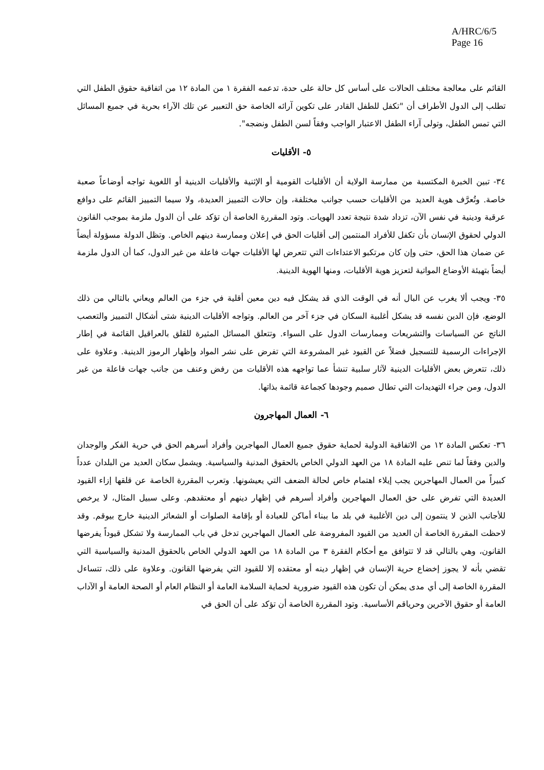A/HRC/6/5
Page 16
القائم على معالجة مختلف الحالات على أساس كل حالة على حدة، تدعمه الفقرة ١ من المادة ١٢ من اتفاقية حقوق الطفل التي تطلب إلى الدول الأطراف أن "تكفل للطفل القادر على تكوين آرائه الخاصة حق التعبير عن تلك الآراء بحرية في جميع المسائل التي تمس الطفل، وتولى آراء الطفل الاعتبار الواجب وفقاً لسن الطفل ونضجه".
٥- الأقليات
٣٤- تبين الخبرة المكتسبة من ممارسة الولاية أن الأقليات القومية أو الإثنية والأقليات الدينية أو اللغوية تواجه أوضاعاً صعبة خاصة. وتُعرَّف هوية العديد من الأقليات حسب جوانب مختلفة، وإن حالات التمييز العديدة، ولا سيما التمييز القائم على دوافع عرقية ودينية في نفس الآن، تزداد شدة نتيجة تعدد الهويات. وتود المقررة الخاصة أن تؤكد على أن الدول ملزمة بموجب القانون الدولي لحقوق الإنسان بأن تكفل للأفراد المنتمين إلى أقليات الحق في إعلان وممارسة دينهم الخاص. وتظل الدولة مسؤولة أيضاً عن ضمان هذا الحق، حتى وإن كان مرتكبو الاعتداءات التي تتعرض لها الأقليات جهات فاعلة من غير الدول، كما أن الدول ملزمة أيضاً بتهيئة الأوضاع المواتية لتعزيز هوية الأقليات، ومنها الهوية الدينية.
٣٥- ويجب ألا يغرب عن البال أنه في الوقت الذي قد يشكل فيه دين معين أقلية في جزء من العالم ويعاني بالتالي من ذلك الوضع، فإن الدين نفسه قد يشكل أغلبية السكان في جزء آخر من العالم. وتواجه الأقليات الدينية شتى أشكال التمييز والتعصب الناتج عن السياسات والتشريعات وممارسات الدول على السواء. وتتعلق المسائل المثيرة للقلق بالعراقيل القائمة في إطار الإجراءات الرسمية للتسجيل فضلاً عن القيود غير المشروعة التي تفرض على نشر المواد وإظهار الرموز الدينية. وعلاوة على ذلك، تتعرض بعض الأقليات الدينية لآثار سلبية تنشأ عما تواجهه هذه الأقليات من رفض وعنف من جانب جهات فاعلة من غير الدول، ومن جراء التهديدات التي تطال صميم وجودها كجماعة قائمة بذاتها.
٦- العمال المهاجرون
٣٦- تعكس المادة ١٢ من الاتفاقية الدولية لحماية حقوق جميع العمال المهاجرين وأفراد أسرهم الحق في حرية الفكر والوجدان والدين وفقاً لما تنص عليه المادة ١٨ من العهد الدولي الخاص بالحقوق المدنية والسياسية. ويشمل سكان العديد من البلدان عدداً كبيراً من العمال المهاجرين يجب إيلاء اهتمام خاص لحالة الضعف التي يعيشونها. وتعرب المقررة الخاصة عن قلقها إزاء القيود العديدة التي تفرض على حق العمال المهاجرين وأفراد أسرهم في إظهار دينهم أو معتقدهم. وعلى سبيل المثال، لا يرخص للأجانب الذين لا ينتمون إلى دين الأغلبية في بلد ما ببناء أماكن للعبادة أو بإقامة الصلوات أو الشعائر الدينية خارج بيوقم. وقد لاحظت المقررة الخاصة أن العديد من القيود المفروضة على العمال المهاجرين تدخل في باب الممارسة ولا تشكل قيوداً يفرضها القانون، وهي بالتالي قد لا تتوافق مع أحكام الفقرة ٣ من المادة ١٨ من العهد الدولي الخاص بالحقوق المدنية والسياسية التي تقضي بأنه لا يجوز إخضاع حرية الإنسان في إظهار دينه أو معتقده إلا للقيود التي يفرضها القانون. وعلاوة على ذلك، تتساءل المقررة الخاصة إلى أي مدى يمكن أن تكون هذه القيود ضرورية لحماية السلامة العامة أو النظام العام أو الصحة العامة أو الآداب العامة أو حقوق الآخرين وحرياقم الأساسية. وتود المقررة الخاصة أن تؤكد على أن الحق في